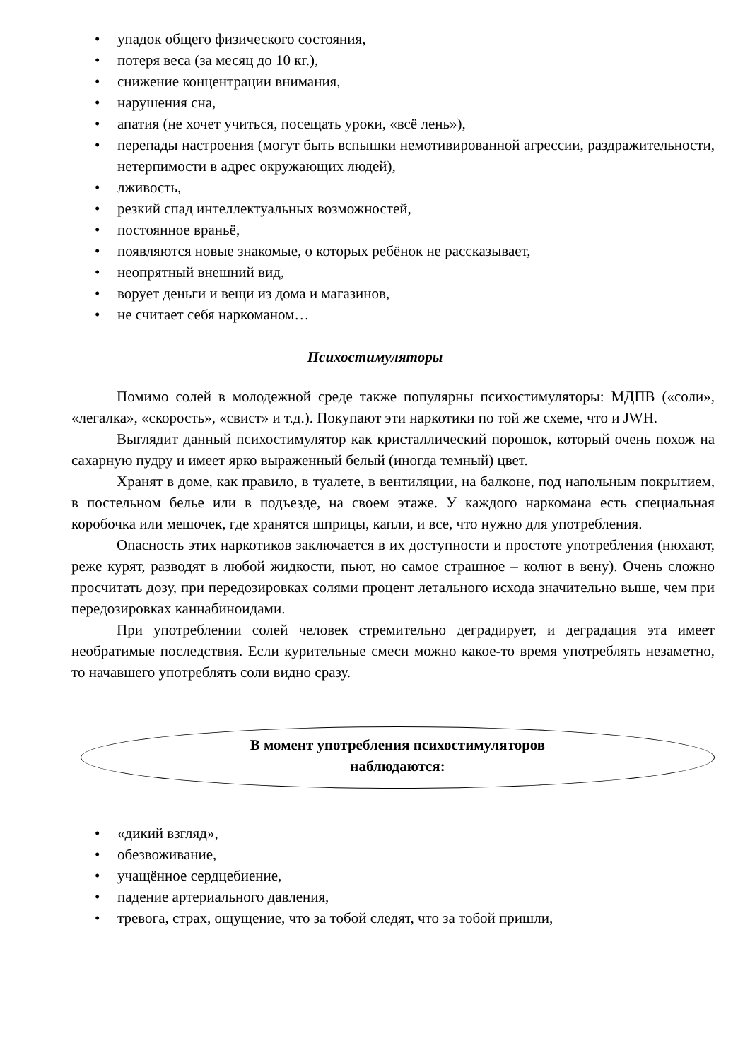• упадок общего физического состояния,
• потеря веса (за месяц до 10 кг.),
• снижение концентрации внимания,
• нарушения сна,
• апатия (не хочет учиться, посещать уроки, «всё лень»),
• перепады настроения (могут быть вспышки немотивированной агрессии, раздражительности, нетерпимости в адрес окружающих людей),
• лживость,
• резкий спад интеллектуальных возможностей,
• постоянное враньё,
• появляются новые знакомые, о которых ребёнок не рассказывает,
• неопрятный внешний вид,
• ворует деньги и вещи из дома и магазинов,
• не считает себя наркоманом…
Психостимуляторы
Помимо солей в молодежной среде также популярны психостимуляторы: МДПВ («соли», «легалка», «скорость», «свист» и т.д.). Покупают эти наркотики по той же схеме, что и JWH.
Выглядит данный психостимулятор как кристаллический порошок, который очень похож на сахарную пудру и имеет ярко выраженный белый (иногда темный) цвет.
Хранят в доме, как правило, в туалете, в вентиляции, на балконе, под напольным покрытием, в постельном белье или в подъезде, на своем этаже. У каждого наркомана есть специальная коробочка или мешочек, где хранятся шприцы, капли, и все, что нужно для употребления.
Опасность этих наркотиков заключается в их доступности и простоте употребления (нюхают, реже курят, разводят в любой жидкости, пьют, но самое страшное – колют в вену). Очень сложно просчитать дозу, при передозировках солями процент летального исхода значительно выше, чем при передозировках каннабиноидами.
При употреблении солей человек стремительно деградирует, и деградация эта имеет необратимые последствия. Если курительные смеси можно какое-то время употреблять незаметно, то начавшего употреблять соли видно сразу.
В момент употребления психостимуляторов
наблюдаются:
• «дикий взгляд»,
• обезвоживание,
• учащённое сердцебиение,
• падение артериального давления,
• тревога, страх, ощущение, что за тобой следят, что за тобой пришли,